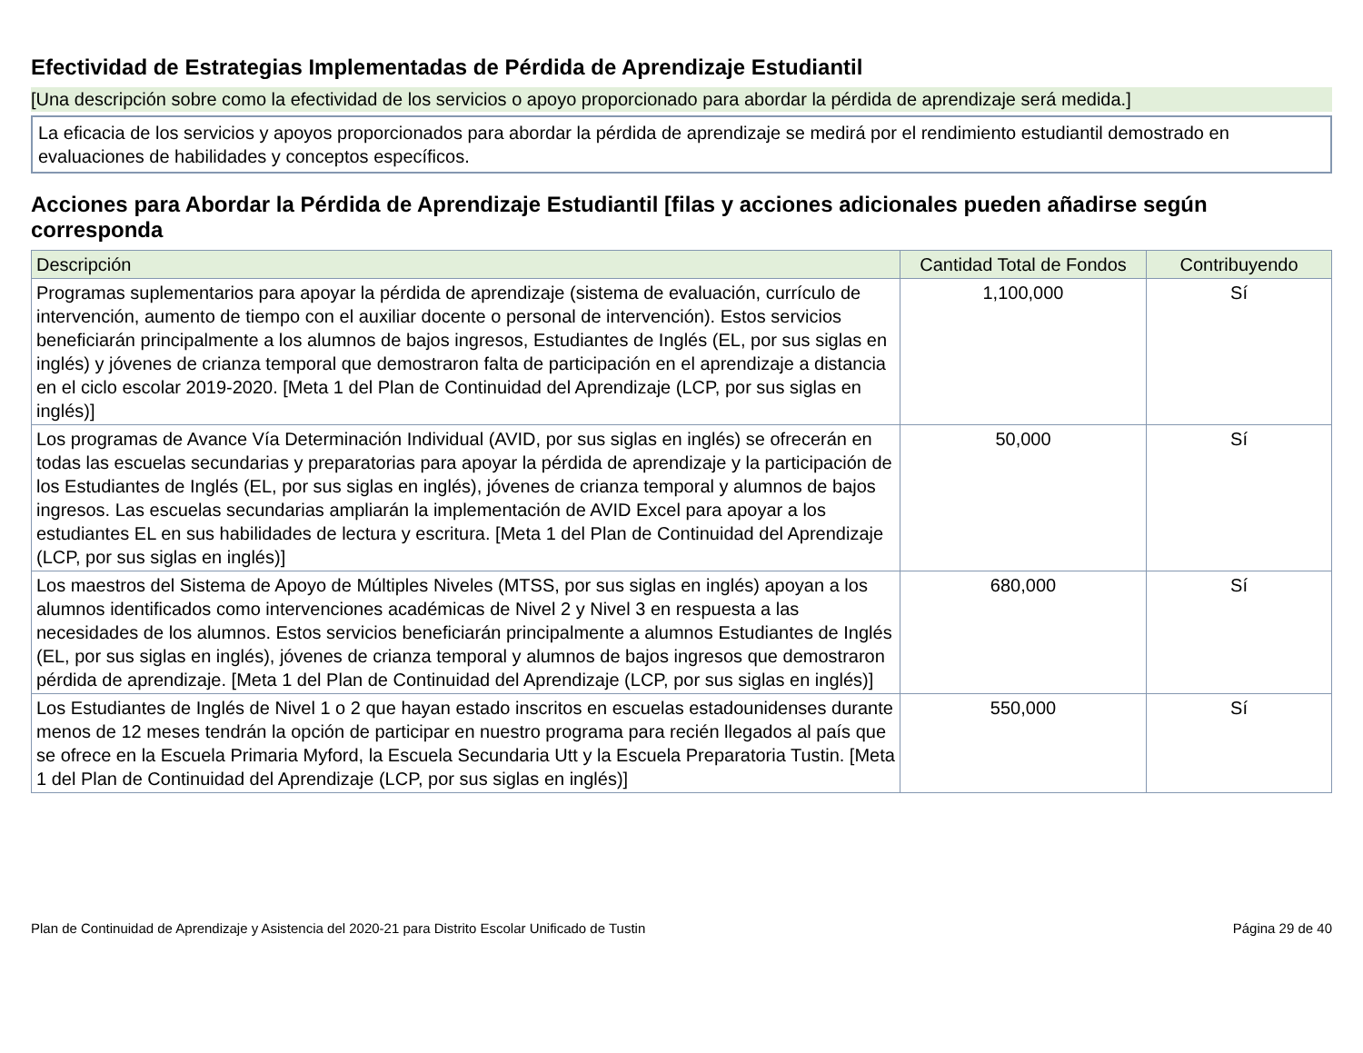Efectividad de Estrategias Implementadas de Pérdida de Aprendizaje Estudiantil
[Una descripción sobre como la efectividad de los servicios o apoyo proporcionado para abordar la pérdida de aprendizaje será medida.]
La eficacia de los servicios y apoyos proporcionados para abordar la pérdida de aprendizaje se medirá por el rendimiento estudiantil demostrado en evaluaciones de habilidades y conceptos específicos.
Acciones para Abordar la Pérdida de Aprendizaje Estudiantil [filas y acciones adicionales pueden añadirse según corresponda
| Descripción | Cantidad Total de Fondos | Contribuyendo |
| --- | --- | --- |
| Programas suplementarios para apoyar la pérdida de aprendizaje (sistema de evaluación, currículo de intervención, aumento de tiempo con el auxiliar docente o personal de intervención). Estos servicios beneficiarán principalmente a los alumnos de bajos ingresos, Estudiantes de Inglés (EL, por sus siglas en inglés) y jóvenes de crianza temporal que demostraron falta de participación en el aprendizaje a distancia en el ciclo escolar 2019-2020. [Meta 1 del Plan de Continuidad del Aprendizaje (LCP, por sus siglas en inglés)] | 1,100,000 | Sí |
| Los programas de Avance Vía Determinación Individual (AVID, por sus siglas en inglés) se ofrecerán en todas las escuelas secundarias y preparatorias para apoyar la pérdida de aprendizaje y la participación de los Estudiantes de Inglés (EL, por sus siglas en inglés), jóvenes de crianza temporal y alumnos de bajos ingresos. Las escuelas secundarias ampliarán la implementación de AVID Excel para apoyar a los estudiantes EL en sus habilidades de lectura y escritura. [Meta 1 del Plan de Continuidad del Aprendizaje (LCP, por sus siglas en inglés)] | 50,000 | Sí |
| Los maestros del Sistema de Apoyo de Múltiples Niveles (MTSS, por sus siglas en inglés) apoyan a los alumnos identificados como intervenciones académicas de Nivel 2 y Nivel 3 en respuesta a las necesidades de los alumnos. Estos servicios beneficiarán principalmente a alumnos Estudiantes de Inglés (EL, por sus siglas en inglés), jóvenes de crianza temporal y alumnos de bajos ingresos que demostraron pérdida de aprendizaje. [Meta 1 del Plan de Continuidad del Aprendizaje (LCP, por sus siglas en inglés)] | 680,000 | Sí |
| Los Estudiantes de Inglés de Nivel 1 o 2 que hayan estado inscritos en escuelas estadounidenses durante menos de 12 meses tendrán la opción de participar en nuestro programa para recién llegados al país que se ofrece en la Escuela Primaria Myford, la Escuela Secundaria Utt y la Escuela Preparatoria Tustin. [Meta 1 del Plan de Continuidad del Aprendizaje (LCP, por sus siglas en inglés)] | 550,000 | Sí |
Plan de Continuidad de Aprendizaje y Asistencia del 2020-21 para Distrito Escolar Unificado de Tustin Página 29 de 40